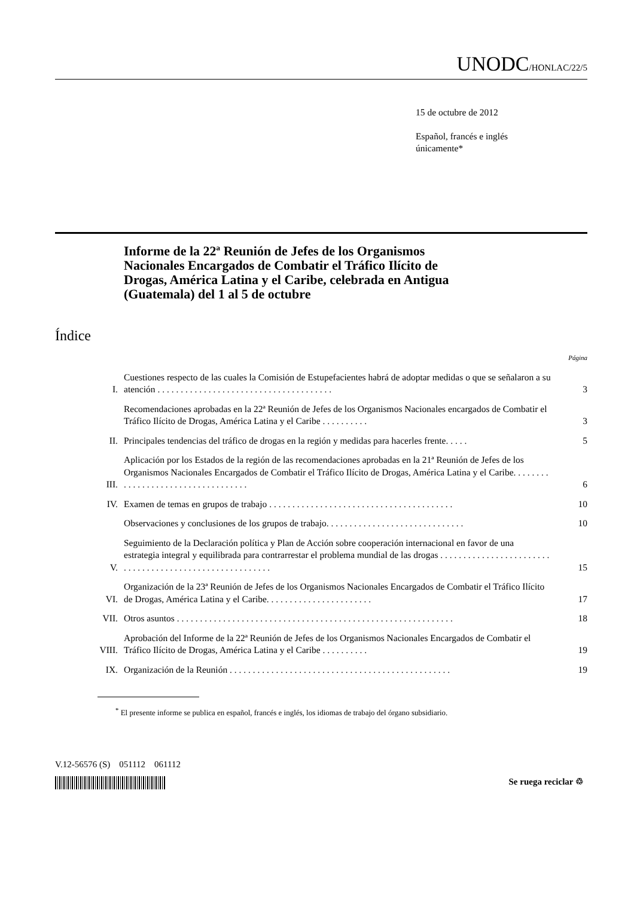UNODC/HONLAC/22/5
15 de octubre de 2012
Español, francés e inglés
únicamente*
Informe de la 22ª Reunión de Jefes de los Organismos Nacionales Encargados de Combatir el Tráfico Ilícito de Drogas, América Latina y el Caribe, celebrada en Antigua (Guatemala) del 1 al 5 de octubre
Índice
| | | Página |
| I. | Cuestiones respecto de las cuales la Comisión de Estupefacientes habrá de adoptar medidas o que se señalaron a su atención . . . . . . . . . . . . . . . . . . . . . . . . . . . . . . . . . . . . . . | 3 |
| | Recomendaciones aprobadas en la 22ª Reunión de Jefes de los Organismos Nacionales encargados de Combatir el Tráfico Ilícito de Drogas, América Latina y el Caribe . . . . . . . . . . | 3 |
| II. | Principales tendencias del tráfico de drogas en la región y medidas para hacerles frente. . . . . | 5 |
| III. | Aplicación por los Estados de la región de las recomendaciones aprobadas en la 21ª Reunión de Jefes de los Organismos Nacionales Encargados de Combatir el Tráfico Ilícito de Drogas, América Latina y el Caribe. . . . . . . . . . . . . . . . . . . . . . . . . . . . . . . . . . . | 6 |
| IV. | Examen de temas en grupos de trabajo . . . . . . . . . . . . . . . . . . . . . . . . . . . . . . . . . . . . . . . . | 10 |
| | Observaciones y conclusiones de los grupos de trabajo. . . . . . . . . . . . . . . . . . . . . . . . . . . . . . | 10 |
| V. | Seguimiento de la Declaración política y Plan de Acción sobre cooperación internacional en favor de una estrategia integral y equilibrada para contrarrestar el problema mundial de las drogas . . . . . . . . . . . . . . . . . . . . . . . . . . . . . . . . . . . . . . . . . . . . . . . . . . . . . . . . | 15 |
| VI. | Organización de la 23ª Reunión de Jefes de los Organismos Nacionales Encargados de Combatir el Tráfico Ilícito de Drogas, América Latina y el Caribe. . . . . . . . . . . . . . . . . . . . . . . | 17 |
| VII. | Otros asuntos . . . . . . . . . . . . . . . . . . . . . . . . . . . . . . . . . . . . . . . . . . . . . . . . . . . . . . . . . . . . | 18 |
| VIII. | Aprobación del Informe de la 22ª Reunión de Jefes de los Organismos Nacionales Encargados de Combatir el Tráfico Ilícito de Drogas, América Latina y el Caribe . . . . . . . . . . | 19 |
| IX. | Organización de la Reunión . . . . . . . . . . . . . . . . . . . . . . . . . . . . . . . . . . . . . . . . . . . . . . . . | 19 |
<sup>*</sup> El presente informe se publica en español, francés e inglés, los idiomas de trabajo del órgano subsidiario.
V.12-56576 (S) 051112 061112
Se ruega reciclar ♲